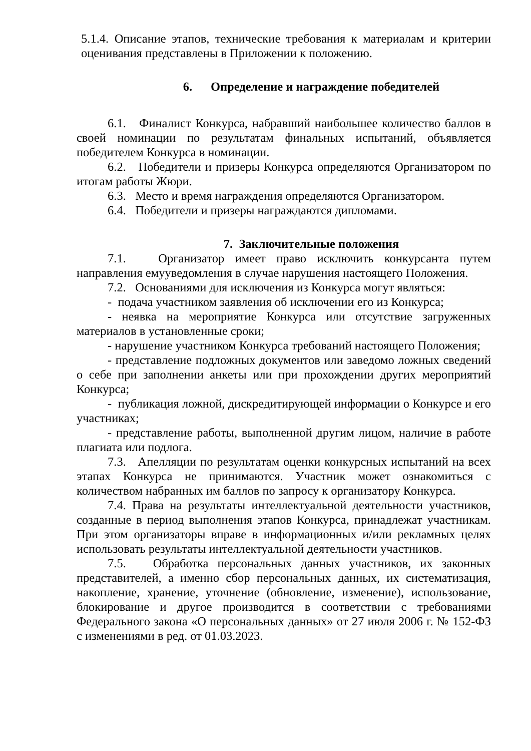5.1.4. Описание этапов, технические требования к материалам и критерии оценивания представлены в Приложении к положению.
6. Определение и награждение победителей
6.1. Финалист Конкурса, набравший наибольшее количество баллов в своей номинации по результатам финальных испытаний, объявляется победителем Конкурса в номинации.
6.2. Победители и призеры Конкурса определяются Организатором по итогам работы Жюри.
6.3. Место и время награждения определяются Организатором.
6.4. Победители и призеры награждаются дипломами.
7. Заключительные положения
7.1. Организатор имеет право исключить конкурсанта путем направления емууведомления в случае нарушения настоящего Положения.
7.2. Основаниями для исключения из Конкурса могут являться:
- подача участником заявления об исключении его из Конкурса;
- неявка на мероприятие Конкурса или отсутствие загруженных материалов в установленные сроки;
- нарушение участником Конкурса требований настоящего Положения;
- представление подложных документов или заведомо ложных сведений о себе при заполнении анкеты или при прохождении других мероприятий Конкурса;
- публикация ложной, дискредитирующей информации о Конкурсе и его участниках;
- представление работы, выполненной другим лицом, наличие в работе плагиата или подлога.
7.3. Апелляции по результатам оценки конкурсных испытаний на всех этапах Конкурса не принимаются. Участник может ознакомиться с количеством набранных им баллов по запросу к организатору Конкурса.
7.4. Права на результаты интеллектуальной деятельности участников, созданные в период выполнения этапов Конкурса, принадлежат участникам. При этом организаторы вправе в информационных и/или рекламных целях использовать результаты интеллектуальной деятельности участников.
7.5. Обработка персональных данных участников, их законных представителей, а именно сбор персональных данных, их систематизация, накопление, хранение, уточнение (обновление, изменение), использование, блокирование и другое производится в соответствии с требованиями Федерального закона «О персональных данных» от 27 июля 2006 г. № 152-ФЗ с изменениями в ред. от 01.03.2023.